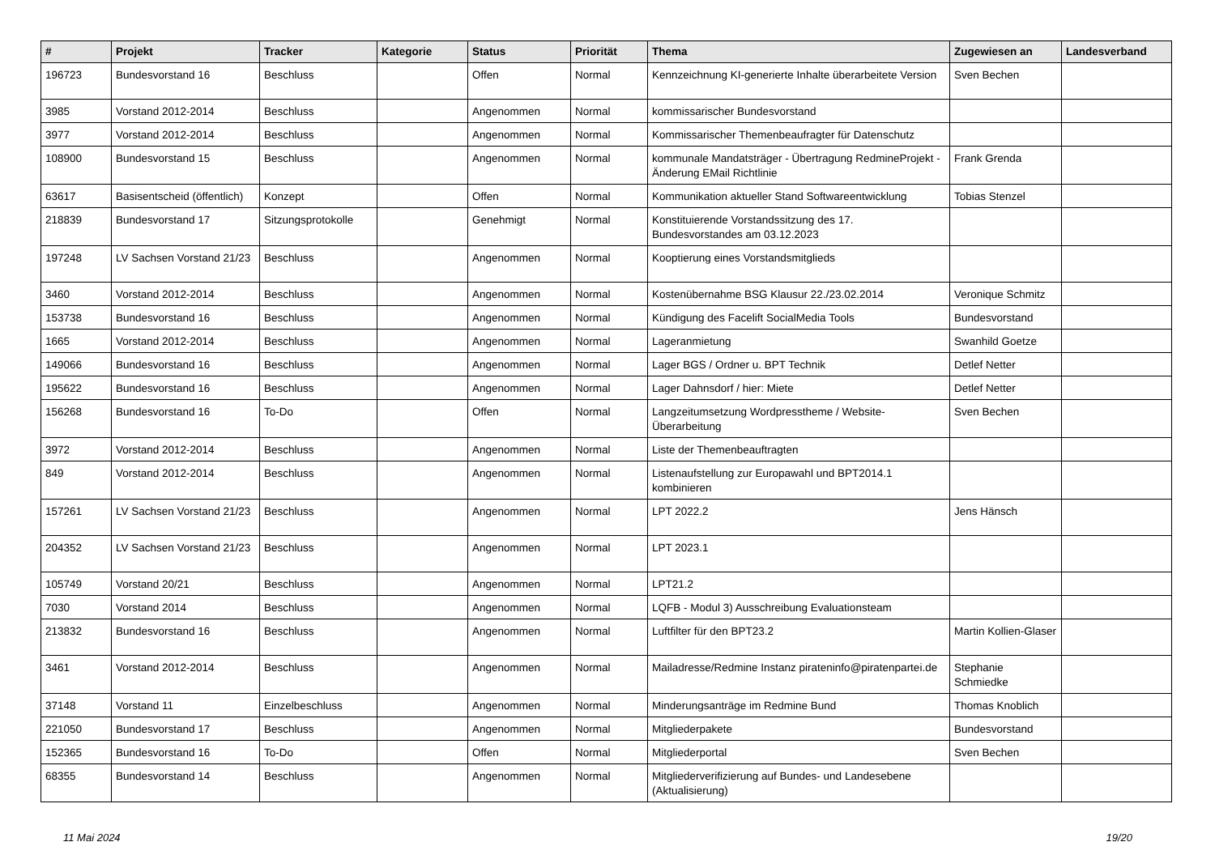| # | Projekt | Tracker | Kategorie | Status | Priorität | Thema | Zugewiesen an | Landesverband |
| --- | --- | --- | --- | --- | --- | --- | --- | --- |
| 196723 | Bundesvorstand 16 | Beschluss | | Offen | Normal | Kennzeichnung KI-generierte Inhalte überarbeitete Version | Sven Bechen | |
| 3985 | Vorstand 2012-2014 | Beschluss | | Angenommen | Normal | kommissarischer Bundesvorstand | | |
| 3977 | Vorstand 2012-2014 | Beschluss | | Angenommen | Normal | Kommissarischer Themenbeaufragter für Datenschutz | | |
| 108900 | Bundesvorstand 15 | Beschluss | | Angenommen | Normal | kommunale Mandatsträger - Übertragung RedmineProjekt - Änderung EMail Richtlinie | Frank Grenda | |
| 63617 | Basisentscheid (öffentlich) | Konzept | | Offen | Normal | Kommunikation aktueller Stand Softwareentwicklung | Tobias Stenzel | |
| 218839 | Bundesvorstand 17 | Sitzungsprotokolle | | Genehmigt | Normal | Konstituierende Vorstandssitzung des 17. Bundesvorstandes am 03.12.2023 | | |
| 197248 | LV Sachsen Vorstand 21/23 | Beschluss | | Angenommen | Normal | Kooptierung eines Vorstandsmitglieds | | |
| 3460 | Vorstand 2012-2014 | Beschluss | | Angenommen | Normal | Kostenübernahme BSG Klausur 22./23.02.2014 | Veronique Schmitz | |
| 153738 | Bundesvorstand 16 | Beschluss | | Angenommen | Normal | Kündigung des Facelift SocialMedia Tools | Bundesvorstand | |
| 1665 | Vorstand 2012-2014 | Beschluss | | Angenommen | Normal | Lageranmietung | Swanhild Goetze | |
| 149066 | Bundesvorstand 16 | Beschluss | | Angenommen | Normal | Lager BGS / Ordner u. BPT Technik | Detlef Netter | |
| 195622 | Bundesvorstand 16 | Beschluss | | Angenommen | Normal | Lager Dahnsdorf / hier: Miete | Detlef Netter | |
| 156268 | Bundesvorstand 16 | To-Do | | Offen | Normal | Langzeitumsetzung Wordpresstheme / Website-Überarbeitung | Sven Bechen | |
| 3972 | Vorstand 2012-2014 | Beschluss | | Angenommen | Normal | Liste der Themenbeauftragten | | |
| 849 | Vorstand 2012-2014 | Beschluss | | Angenommen | Normal | Listenaufstellung zur Europawahl und BPT2014.1 kombinieren | | |
| 157261 | LV Sachsen Vorstand 21/23 | Beschluss | | Angenommen | Normal | LPT 2022.2 | Jens Hänsch | |
| 204352 | LV Sachsen Vorstand 21/23 | Beschluss | | Angenommen | Normal | LPT 2023.1 | | |
| 105749 | Vorstand 20/21 | Beschluss | | Angenommen | Normal | LPT21.2 | | |
| 7030 | Vorstand 2014 | Beschluss | | Angenommen | Normal | LQFB - Modul 3) Ausschreibung Evaluationsteam | | |
| 213832 | Bundesvorstand 16 | Beschluss | | Angenommen | Normal | Luftfilter für den BPT23.2 | Martin Kollien-Glaser | |
| 3461 | Vorstand 2012-2014 | Beschluss | | Angenommen | Normal | Mailadresse/Redmine Instanz pirateninfo@piratenpartei.de | Stephanie Schmiedke | |
| 37148 | Vorstand 11 | Einzelbeschluss | | Angenommen | Normal | Minderungsanträge im Redmine Bund | Thomas Knoblich | |
| 221050 | Bundesvorstand 17 | Beschluss | | Angenommen | Normal | Mitgliederpakete | Bundesvorstand | |
| 152365 | Bundesvorstand 16 | To-Do | | Offen | Normal | Mitgliederportal | Sven Bechen | |
| 68355 | Bundesvorstand 14 | Beschluss | | Angenommen | Normal | Mitgliederverifizierung auf Bundes- und Landesebene (Aktualisierung) | | |
11 Mai 2024 19/20